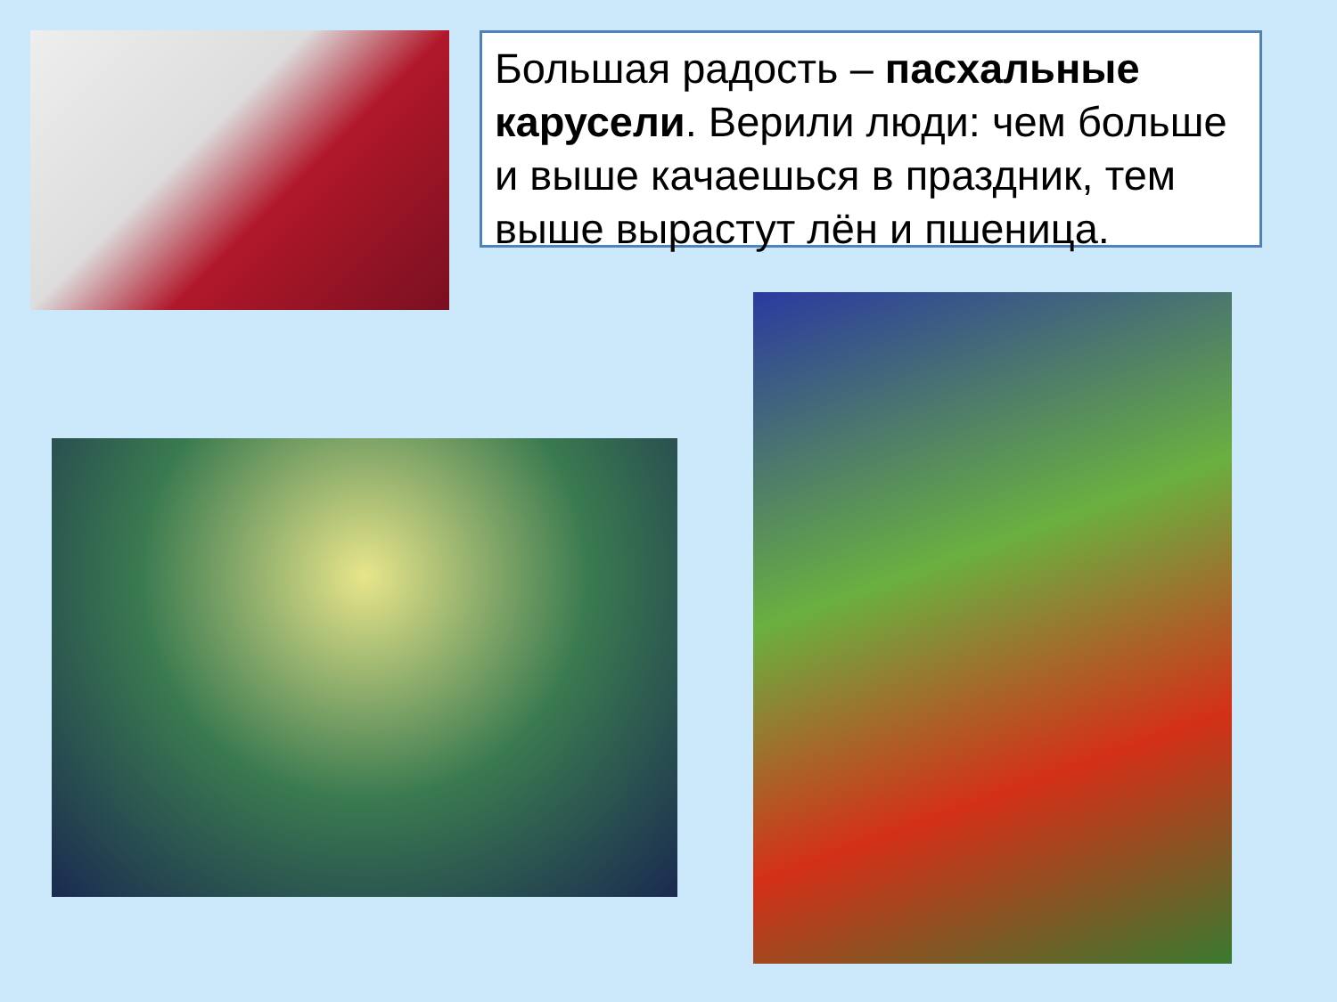Большая радость – пасхальные карусели. Верили люди: чем больше и выше качаешься в праздник, тем выше вырастут лён и пшеница.